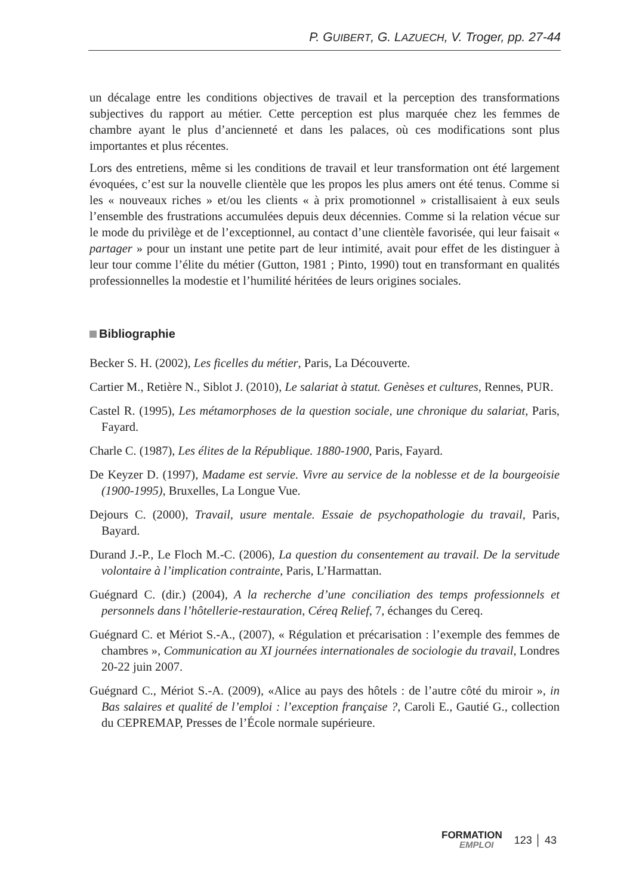P. GUIBERT, G. LAZUECH, V. Troger, pp. 27-44
un décalage entre les conditions objectives de travail et la perception des transformations subjectives du rapport au métier. Cette perception est plus marquée chez les femmes de chambre ayant le plus d’ancienneté et dans les palaces, où ces modifications sont plus importantes et plus récentes.
Lors des entretiens, même si les conditions de travail et leur transformation ont été largement évoquées, c’est sur la nouvelle clientèle que les propos les plus amers ont été tenus. Comme si les « nouveaux riches » et/ou les clients « à prix promotionnel » cristallisaient à eux seuls l’ensemble des frustrations accumulées depuis deux décennies. Comme si la relation vécue sur le mode du privilège et de l’exceptionnel, au contact d’une clientèle favorisée, qui leur faisait « partager » pour un instant une petite part de leur intimité, avait pour effet de les distinguer à leur tour comme l’élite du métier (Gutton, 1981 ; Pinto, 1990) tout en transformant en qualités professionnelles la modestie et l’humilité héritées de leurs origines sociales.
Bibliographie
Becker S. H. (2002), Les ficelles du métier, Paris, La Découverte.
Cartier M., Retière N., Siblot J. (2010), Le salariat à statut. Genèses et cultures, Rennes, PUR.
Castel R. (1995), Les métamorphoses de la question sociale, une chronique du salariat, Paris, Fayard.
Charle C. (1987), Les élites de la République. 1880-1900, Paris, Fayard.
De Keyzer D. (1997), Madame est servie. Vivre au service de la noblesse et de la bourgeoisie (1900-1995), Bruxelles, La Longue Vue.
Dejours C. (2000), Travail, usure mentale. Essaie de psychopathologie du travail, Paris, Bayard.
Durand J.-P., Le Floch M.-C. (2006), La question du consentement au travail. De la servitude volontaire à l’implication contrainte, Paris, L’Harmattan.
Guégnard C. (dir.) (2004), A la recherche d’une conciliation des temps professionnels et personnels dans l’hôtellerie-restauration, Céreq Relief, 7, échanges du Cereq.
Guégnard C. et Mériot S.-A., (2007), « Régulation et précarisation : l’exemple des femmes de chambres », Communication au XI journées internationales de sociologie du travail, Londres 20-22 juin 2007.
Guégnard C., Mériot S.-A. (2009), «Alice au pays des hôtels : de l’autre côté du miroir », in Bas salaires et qualité de l’emploi : l’exception française ?, Caroli E., Gautié G., collection du CEPREMAP, Presses de l’École normale supérieure.
FORMATION
EMPLOI
123 │ 43